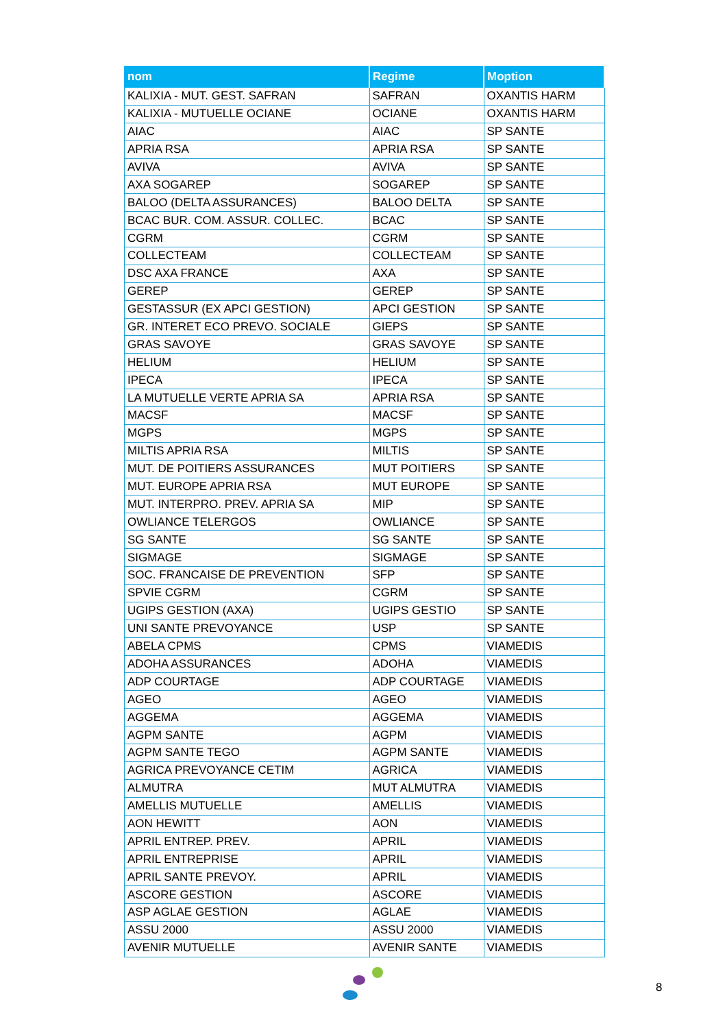| nom | Regime | Moption |
| --- | --- | --- |
| KALIXIA - MUT. GEST. SAFRAN | SAFRAN | OXANTIS HARM |
| KALIXIA - MUTUELLE OCIANE | OCIANE | OXANTIS HARM |
| AIAC | AIAC | SP SANTE |
| APRIA RSA | APRIA RSA | SP SANTE |
| AVIVA | AVIVA | SP SANTE |
| AXA SOGAREP | SOGAREP | SP SANTE |
| BALOO (DELTA ASSURANCES) | BALOO DELTA | SP SANTE |
| BCAC BUR. COM. ASSUR. COLLEC. | BCAC | SP SANTE |
| CGRM | CGRM | SP SANTE |
| COLLECTEAM | COLLECTEAM | SP SANTE |
| DSC AXA FRANCE | AXA | SP SANTE |
| GEREP | GEREP | SP SANTE |
| GESTASSUR (EX APCI GESTION) | APCI GESTION | SP SANTE |
| GR. INTERET ECO PREVO. SOCIALE | GIEPS | SP SANTE |
| GRAS SAVOYE | GRAS SAVOYE | SP SANTE |
| HELIUM | HELIUM | SP SANTE |
| IPECA | IPECA | SP SANTE |
| LA MUTUELLE VERTE APRIA SA | APRIA RSA | SP SANTE |
| MACSF | MACSF | SP SANTE |
| MGPS | MGPS | SP SANTE |
| MILTIS APRIA RSA | MILTIS | SP SANTE |
| MUT. DE POITIERS ASSURANCES | MUT POITIERS | SP SANTE |
| MUT. EUROPE APRIA RSA | MUT EUROPE | SP SANTE |
| MUT. INTERPRO. PREV. APRIA SA | MIP | SP SANTE |
| OWLIANCE TELERGOS | OWLIANCE | SP SANTE |
| SG SANTE | SG SANTE | SP SANTE |
| SIGMAGE | SIGMAGE | SP SANTE |
| SOC. FRANCAISE DE PREVENTION | SFP | SP SANTE |
| SPVIE CGRM | CGRM | SP SANTE |
| UGIPS GESTION (AXA) | UGIPS GESTIO | SP SANTE |
| UNI SANTE PREVOYANCE | USP | SP SANTE |
| ABELA CPMS | CPMS | VIAMEDIS |
| ADOHA ASSURANCES | ADOHA | VIAMEDIS |
| ADP COURTAGE | ADP COURTAGE | VIAMEDIS |
| AGEO | AGEO | VIAMEDIS |
| AGGEMA | AGGEMA | VIAMEDIS |
| AGPM SANTE | AGPM | VIAMEDIS |
| AGPM SANTE TEGO | AGPM SANTE | VIAMEDIS |
| AGRICA PREVOYANCE CETIM | AGRICA | VIAMEDIS |
| ALMUTRA | MUT ALMUTRA | VIAMEDIS |
| AMELLIS MUTUELLE | AMELLIS | VIAMEDIS |
| AON HEWITT | AON | VIAMEDIS |
| APRIL ENTREP. PREV. | APRIL | VIAMEDIS |
| APRIL ENTREPRISE | APRIL | VIAMEDIS |
| APRIL SANTE PREVOY. | APRIL | VIAMEDIS |
| ASCORE GESTION | ASCORE | VIAMEDIS |
| ASP AGLAE GESTION | AGLAE | VIAMEDIS |
| ASSU 2000 | ASSU 2000 | VIAMEDIS |
| AVENIR MUTUELLE | AVENIR SANTE | VIAMEDIS |
8